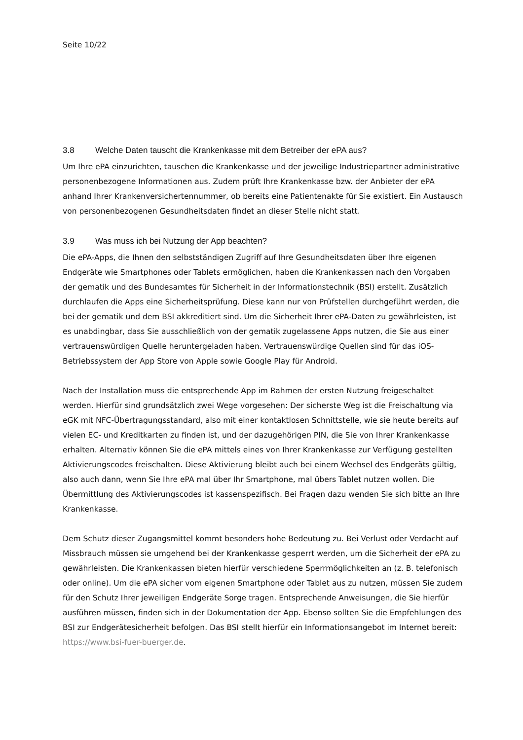Seite 10/22
3.8 Welche Daten tauscht die Krankenkasse mit dem Betreiber der ePA aus?
Um Ihre ePA einzurichten, tauschen die Krankenkasse und der jeweilige Industriepartner administrative personenbezogene Informationen aus. Zudem prüft Ihre Krankenkasse bzw. der Anbieter der ePA anhand Ihrer Krankenversichertennummer, ob bereits eine Patientenakte für Sie existiert. Ein Austausch von personenbezogenen Gesundheitsdaten findet an dieser Stelle nicht statt.
3.9 Was muss ich bei Nutzung der App beachten?
Die ePA-Apps, die Ihnen den selbstständigen Zugriff auf Ihre Gesundheitsdaten über Ihre eigenen Endgeräte wie Smartphones oder Tablets ermöglichen, haben die Krankenkassen nach den Vorgaben der gematik und des Bundesamtes für Sicherheit in der Informationstechnik (BSI) erstellt. Zusätzlich durchlaufen die Apps eine Sicherheitsprüfung. Diese kann nur von Prüfstellen durchgeführt werden, die bei der gematik und dem BSI akkreditiert sind. Um die Sicherheit Ihrer ePA-Daten zu gewährleisten, ist es unabdingbar, dass Sie ausschließlich von der gematik zugelassene Apps nutzen, die Sie aus einer vertrauenswürdigen Quelle heruntergeladen haben. Vertrauenswürdige Quellen sind für das iOS-Betriebssystem der App Store von Apple sowie Google Play für Android.
Nach der Installation muss die entsprechende App im Rahmen der ersten Nutzung freigeschaltet werden. Hierfür sind grundsätzlich zwei Wege vorgesehen: Der sicherste Weg ist die Freischaltung via eGK mit NFC-Übertragungsstandard, also mit einer kontaktlosen Schnittstelle, wie sie heute bereits auf vielen EC- und Kreditkarten zu finden ist, und der dazugehörigen PIN, die Sie von Ihrer Krankenkasse erhalten. Alternativ können Sie die ePA mittels eines von Ihrer Krankenkasse zur Verfügung gestellten Aktivierungscodes freischalten. Diese Aktivierung bleibt auch bei einem Wechsel des Endgeräts gültig, also auch dann, wenn Sie Ihre ePA mal über Ihr Smartphone, mal übers Tablet nutzen wollen. Die Übermittlung des Aktivierungscodes ist kassenspezifisch. Bei Fragen dazu wenden Sie sich bitte an Ihre Krankenkasse.
Dem Schutz dieser Zugangsmittel kommt besonders hohe Bedeutung zu. Bei Verlust oder Verdacht auf Missbrauch müssen sie umgehend bei der Krankenkasse gesperrt werden, um die Sicherheit der ePA zu gewährleisten. Die Krankenkassen bieten hierfür verschiedene Sperrmöglichkeiten an (z. B. telefonisch oder online). Um die ePA sicher vom eigenen Smartphone oder Tablet aus zu nutzen, müssen Sie zudem für den Schutz Ihrer jeweiligen Endgeräte Sorge tragen. Entsprechende Anweisungen, die Sie hierfür ausführen müssen, finden sich in der Dokumentation der App. Ebenso sollten Sie die Empfehlungen des BSI zur Endgerätesicherheit befolgen. Das BSI stellt hierfür ein Informationsangebot im Internet bereit: https://www.bsi-fuer-buerger.de.